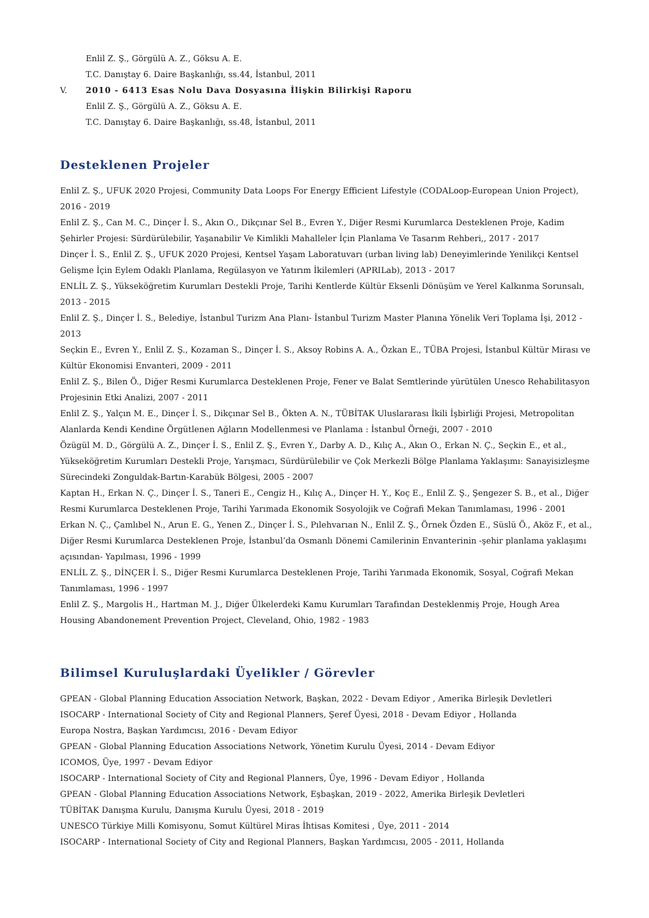Enlil Z. Ş., Görgülü A. Z., Göksu A. E.
T.C. Danıştay 6. Daire Başkanlığı, ss.44, İstanbul, 2011
V. 2010 - 6413 Esas Nolu Dava Dosyasına İlişkin Bilirkişi Raporu
Enlil Z. Ş., Görgülü A. Z., Göksu A. E.
T.C. Danıştay 6. Daire Başkanlığı, ss.48, İstanbul, 2011
Desteklenen Projeler
Enlil Z. Ş., UFUK 2020 Projesi, Community Data Loops For Energy Efficient Lifestyle (CODALoop-European Union Project), 2016 - 2019
Enlil Z. Ş., Can M. C., Dinçer İ. S., Akın O., Dikçınar Sel B., Evren Y., Diğer Resmi Kurumlarca Desteklenen Proje, Kadim Şehirler Projesi: Sürdürülebilir, Yaşanabilir Ve Kimlikli Mahalleler İçin Planlama Ve Tasarım Rehberi,, 2017 - 2017
Dinçer İ. S., Enlil Z. Ş., UFUK 2020 Projesi, Kentsel Yaşam Laboratuvarı (urban living lab) Deneyimlerinde Yenilikçi Kentsel Gelişme İçin Eylem Odaklı Planlama, Regülasyon ve Yatırım İkilemleri (APRILab), 2013 - 2017
ENLİL Z. Ş., Yükseköğretim Kurumları Destekli Proje, Tarihi Kentlerde Kültür Eksenli Dönüşüm ve Yerel Kalkınma Sorunsalı, 2013 - 2015
Enlil Z. Ş., Dinçer İ. S., Belediye, İstanbul Turizm Ana Planı- İstanbul Turizm Master Planına Yönelik Veri Toplama İşi, 2012 - 2013
Seçkin E., Evren Y., Enlil Z. Ş., Kozaman S., Dinçer İ. S., Aksoy Robins A. A., Özkan E., TÜBA Projesi, İstanbul Kültür Mirası ve Kültür Ekonomisi Envanteri, 2009 - 2011
Enlil Z. Ş., Bilen Ö., Diğer Resmi Kurumlarca Desteklenen Proje, Fener ve Balat Semtlerinde yürütülen Unesco Rehabilitasyon Projesinin Etki Analizi, 2007 - 2011
Enlil Z. Ş., Yalçın M. E., Dinçer İ. S., Dikçınar Sel B., Ökten A. N., TÜBİTAK Uluslararası İkili İşbirliği Projesi, Metropolitan Alanlarda Kendi Kendine Örgütlenen Ağların Modellenmesi ve Planlama : İstanbul Örneği, 2007 - 2010
Özügül M. D., Görgülü A. Z., Dinçer İ. S., Enlil Z. Ş., Evren Y., Darby A. D., Kılıç A., Akın O., Erkan N. Ç., Seçkin E., et al., Yükseköğretim Kurumları Destekli Proje, Yarışmacı, Sürdürülebilir ve Çok Merkezli Bölge Planlama Yaklaşımı: Sanayisizleşme Sürecindeki Zonguldak-Bartın-Karabük Bölgesi, 2005 - 2007
Kaptan H., Erkan N. Ç., Dinçer İ. S., Taneri E., Cengiz H., Kılıç A., Dinçer H. Y., Koç E., Enlil Z. Ş., Şengezer S. B., et al., Diğer Resmi Kurumlarca Desteklenen Proje, Tarihi Yarımada Ekonomik Sosyolojik ve Coğrafi Mekan Tanımlaması, 1996 - 2001
Erkan N. Ç., Çamlıbel N., Arun E. G., Yenen Z., Dinçer İ. S., Pılehvarıan N., Enlil Z. Ş., Örnek Özden E., Süslü Ö., Aköz F., et al., Diğer Resmi Kurumlarca Desteklenen Proje, İstanbul’da Osmanlı Dönemi Camilerinin Envanterinin -şehir planlama yaklaşımı açısından- Yapılması, 1996 - 1999
ENLİL Z. Ş., DİNÇER İ. S., Diğer Resmi Kurumlarca Desteklenen Proje, Tarihi Yarımada Ekonomik, Sosyal, Coğrafi Mekan Tanımlaması, 1996 - 1997
Enlil Z. Ş., Margolis H., Hartman M. J., Diğer Ülkelerdeki Kamu Kurumları Tarafından Desteklenmiş Proje, Hough Area Housing Abandonement Prevention Project, Cleveland, Ohio, 1982 - 1983
Bilimsel Kuruluşlardaki Üyelikler / Görevler
GPEAN - Global Planning Education Association Network, Başkan, 2022 - Devam Ediyor , Amerika Birleşik Devletleri
ISOCARP - International Society of City and Regional Planners, Şeref Üyesi, 2018 - Devam Ediyor , Hollanda
Europa Nostra, Başkan Yardımcısı, 2016 - Devam Ediyor
GPEAN - Global Planning Education Associations Network, Yönetim Kurulu Üyesi, 2014 - Devam Ediyor
ICOMOS, Üye, 1997 - Devam Ediyor
ISOCARP - International Society of City and Regional Planners, Üye, 1996 - Devam Ediyor , Hollanda
GPEAN - Global Planning Education Associations Network, Eşbaşkan, 2019 - 2022, Amerika Birleşik Devletleri
TÜBİTAK Danışma Kurulu, Danışma Kurulu Üyesi, 2018 - 2019
UNESCO Türkiye Milli Komisyonu, Somut Kültürel Miras İhtisas Komitesi , Üye, 2011 - 2014
ISOCARP - International Society of City and Regional Planners, Başkan Yardımcısı, 2005 - 2011, Hollanda